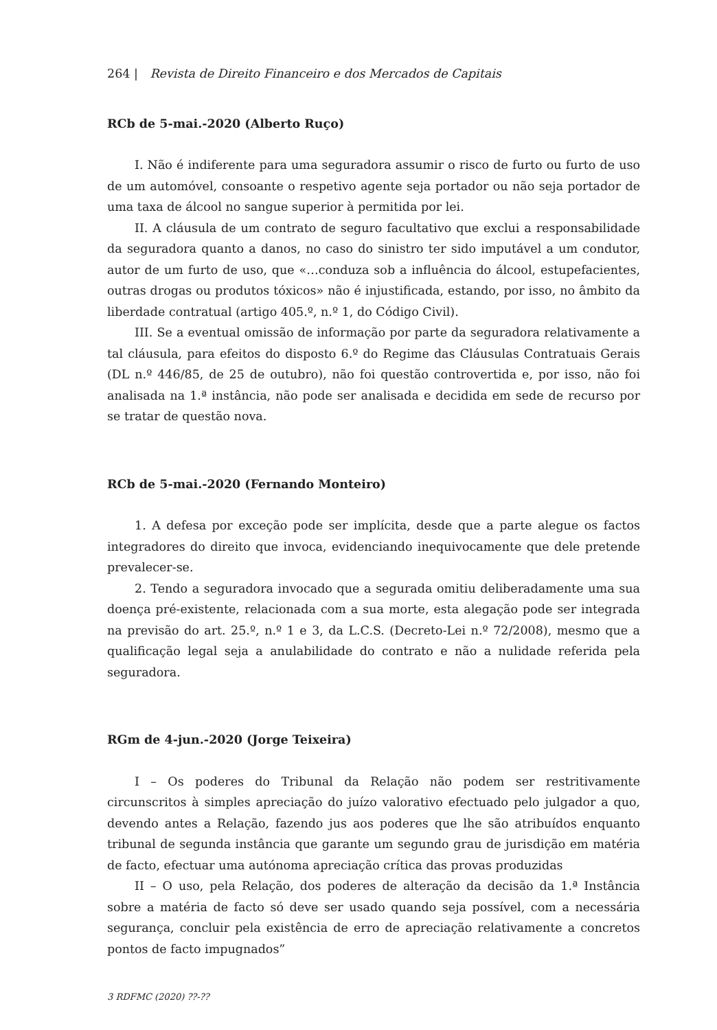264 | Revista de Direito Financeiro e dos Mercados de Capitais
RCb de 5-mai.-2020 (Alberto Ruço)
I. Não é indiferente para uma seguradora assumir o risco de furto ou furto de uso de um automóvel, consoante o respetivo agente seja portador ou não seja portador de uma taxa de álcool no sangue superior à permitida por lei.
II. A cláusula de um contrato de seguro facultativo que exclui a responsabilidade da seguradora quanto a danos, no caso do sinistro ter sido imputável a um condutor, autor de um furto de uso, que «…conduza sob a influência do álcool, estupefacientes, outras drogas ou produtos tóxicos» não é injustificada, estando, por isso, no âmbito da liberdade contratual (artigo 405.º, n.º 1, do Código Civil).
III. Se a eventual omissão de informação por parte da seguradora relativamente a tal cláusula, para efeitos do disposto 6.º do Regime das Cláusulas Contratuais Gerais (DL n.º 446/85, de 25 de outubro), não foi questão controvertida e, por isso, não foi analisada na 1.ª instância, não pode ser analisada e decidida em sede de recurso por se tratar de questão nova.
RCb de 5-mai.-2020 (Fernando Monteiro)
1. A defesa por exceção pode ser implícita, desde que a parte alegue os factos integradores do direito que invoca, evidenciando inequivocamente que dele pretende prevalecer-se.
2. Tendo a seguradora invocado que a segurada omitiu deliberadamente uma sua doença pré-existente, relacionada com a sua morte, esta alegação pode ser integrada na previsão do art. 25.º, n.º 1 e 3, da L.C.S. (Decreto-Lei n.º 72/2008), mesmo que a qualificação legal seja a anulabilidade do contrato e não a nulidade referida pela seguradora.
RGm de 4-jun.-2020 (Jorge Teixeira)
I – Os poderes do Tribunal da Relação não podem ser restritivamente circunscritos à simples apreciação do juízo valorativo efectuado pelo julgador a quo, devendo antes a Relação, fazendo jus aos poderes que lhe são atribuídos enquanto tribunal de segunda instância que garante um segundo grau de jurisdição em matéria de facto, efectuar uma autónoma apreciação crítica das provas produzidas
II – O uso, pela Relação, dos poderes de alteração da decisão da 1.ª Instância sobre a matéria de facto só deve ser usado quando seja possível, com a necessária segurança, concluir pela existência de erro de apreciação relativamente a concretos pontos de facto impugnados”
3 RDFMC (2020) ??-??